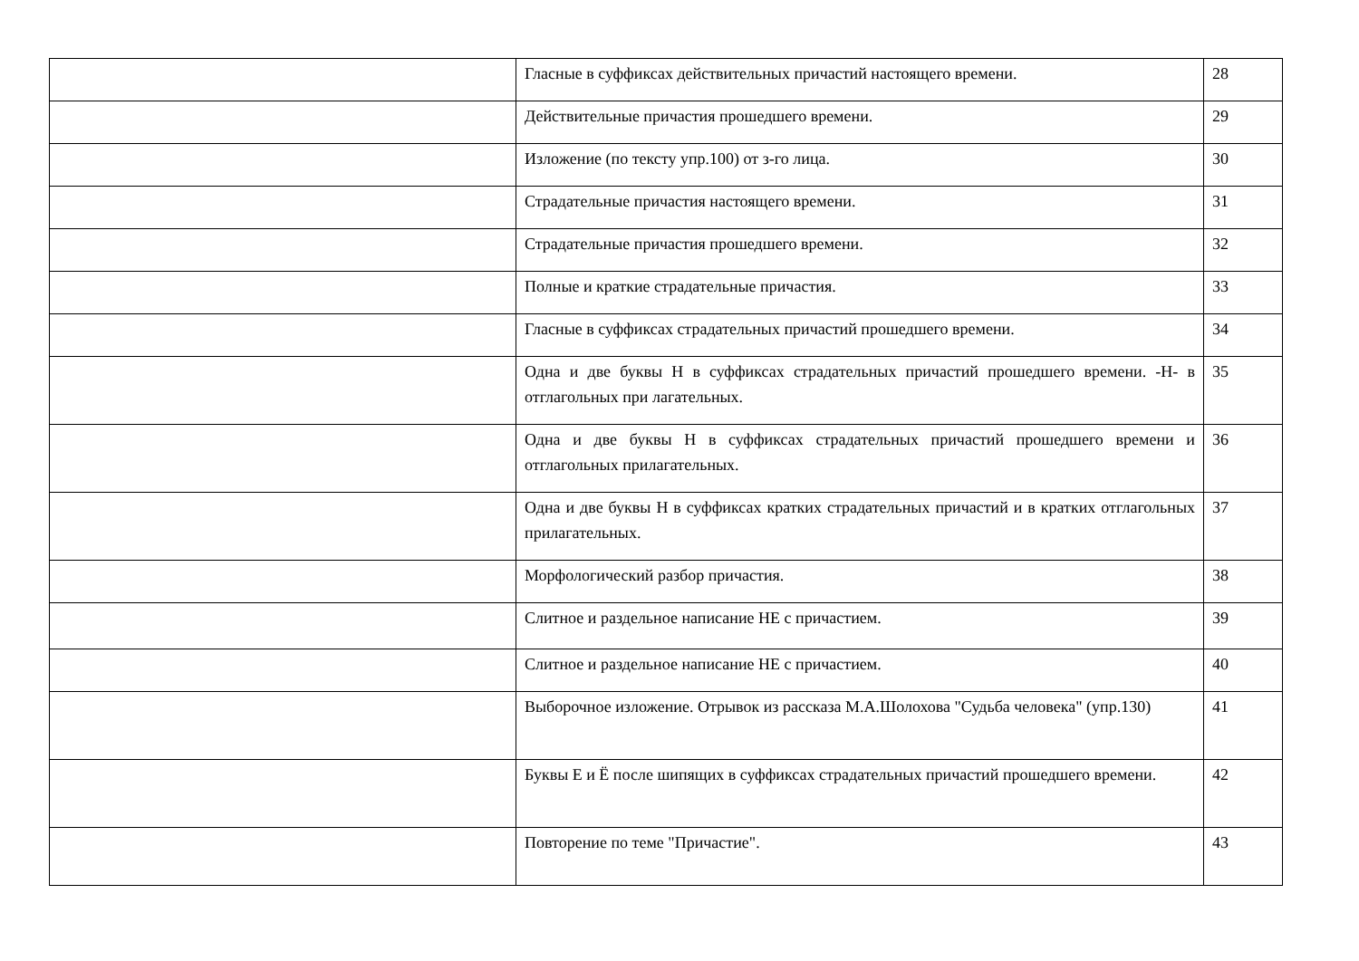| | Гласные в суффиксах действительных причастий настоящего времени. | 28 |
| | Действительные причастия прошедшего времени. | 29 |
| | Изложение (по тексту упр.100) от з-го лица. | 30 |
| | Страдательные причастия настоящего времени. | 31 |
| | Страдательные причастия прошедшего времени. | 32 |
| | Полные и краткие страдательные причастия. | 33 |
| | Гласные в суффиксах страдательных причастий прошедшего времени. | 34 |
| | Одна и две буквы Н в суффиксах страдательных причастий прошедшего времени. -Н- в отглагольных при лагательных. | 35 |
| | Одна и две буквы Н в суффиксах страдательных причастий прошедшего времени и отглагольных прилагательных. | 36 |
| | Одна и две буквы Н в суффиксах кратких страдательных причастий и в кратких отглагольных прилагательных. | 37 |
| | Морфологический разбор причастия. | 38 |
| | Слитное и раздельное написание НЕ с причастием. | 39 |
| | Слитное и раздельное написание НЕ с причастием. | 40 |
| | Выборочное изложение. Отрывок из рассказа М.А.Шолохова "Судьба человека" (упр.130) | 41 |
| | Буквы Е и Ё после шипящих в суффиксах страдательных причастий прошедшего времени. | 42 |
| | Повторение по теме "Причастие". | 43 |